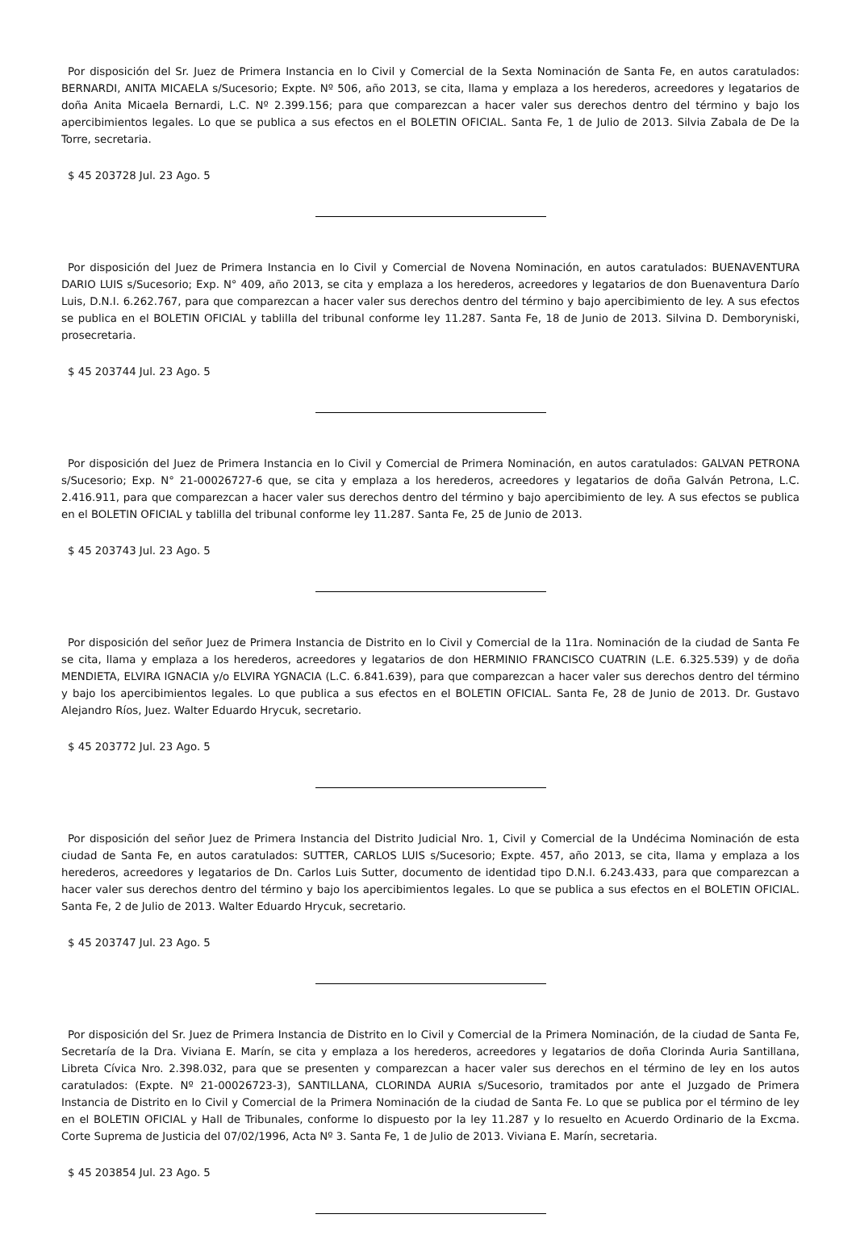Por disposición del Sr. Juez de Primera Instancia en lo Civil y Comercial de la Sexta Nominación de Santa Fe, en autos caratulados: BERNARDI, ANITA MICAELA s/Sucesorio; Expte. Nº 506, año 2013, se cita, llama y emplaza a los herederos, acreedores y legatarios de doña Anita Micaela Bernardi, L.C. Nº 2.399.156; para que comparezcan a hacer valer sus derechos dentro del término y bajo los apercibimientos legales. Lo que se publica a sus efectos en el BOLETIN OFICIAL. Santa Fe, 1 de Julio de 2013. Silvia Zabala de De la Torre, secretaria.
$ 45 203728 Jul. 23 Ago. 5
Por disposición del Juez de Primera Instancia en lo Civil y Comercial de Novena Nominación, en autos caratulados: BUENAVENTURA DARIO LUIS s/Sucesorio; Exp. N° 409, año 2013, se cita y emplaza a los herederos, acreedores y legatarios de don Buenaventura Darío Luis, D.N.I. 6.262.767, para que comparezcan a hacer valer sus derechos dentro del término y bajo apercibimiento de ley. A sus efectos se publica en el BOLETIN OFICIAL y tablilla del tribunal conforme ley 11.287. Santa Fe, 18 de Junio de 2013. Silvina D. Demboryniski, prosecretaria.
$ 45 203744 Jul. 23 Ago. 5
Por disposición del Juez de Primera Instancia en lo Civil y Comercial de Primera Nominación, en autos caratulados: GALVAN PETRONA s/Sucesorio; Exp. N° 21-00026727-6 que, se cita y emplaza a los herederos, acreedores y legatarios de doña Galván Petrona, L.C. 2.416.911, para que comparezcan a hacer valer sus derechos dentro del término y bajo apercibimiento de ley. A sus efectos se publica en el BOLETIN OFICIAL y tablilla del tribunal conforme ley 11.287. Santa Fe, 25 de Junio de 2013.
$ 45 203743 Jul. 23 Ago. 5
Por disposición del señor Juez de Primera Instancia de Distrito en lo Civil y Comercial de la 11ra. Nominación de la ciudad de Santa Fe se cita, llama y emplaza a los herederos, acreedores y legatarios de don HERMINIO FRANCISCO CUATRIN (L.E. 6.325.539) y de doña MENDIETA, ELVIRA IGNACIA y/o ELVIRA YGNACIA (L.C. 6.841.639), para que comparezcan a hacer valer sus derechos dentro del término y bajo los apercibimientos legales. Lo que publica a sus efectos en el BOLETIN OFICIAL. Santa Fe, 28 de Junio de 2013. Dr. Gustavo Alejandro Ríos, Juez. Walter Eduardo Hrycuk, secretario.
$ 45 203772 Jul. 23 Ago. 5
Por disposición del señor Juez de Primera Instancia del Distrito Judicial Nro. 1, Civil y Comercial de la Undécima Nominación de esta ciudad de Santa Fe, en autos caratulados: SUTTER, CARLOS LUIS s/Sucesorio; Expte. 457, año 2013, se cita, llama y emplaza a los herederos, acreedores y legatarios de Dn. Carlos Luis Sutter, documento de identidad tipo D.N.I. 6.243.433, para que comparezcan a hacer valer sus derechos dentro del término y bajo los apercibimientos legales. Lo que se publica a sus efectos en el BOLETIN OFICIAL. Santa Fe, 2 de Julio de 2013. Walter Eduardo Hrycuk, secretario.
$ 45 203747 Jul. 23 Ago. 5
Por disposición del Sr. Juez de Primera Instancia de Distrito en lo Civil y Comercial de la Primera Nominación, de la ciudad de Santa Fe, Secretaría de la Dra. Viviana E. Marín, se cita y emplaza a los herederos, acreedores y legatarios de doña Clorinda Auria Santillana, Libreta Cívica Nro. 2.398.032, para que se presenten y comparezcan a hacer valer sus derechos en el término de ley en los autos caratulados: (Expte. Nº 21-00026723-3), SANTILLANA, CLORINDA AURIA s/Sucesorio, tramitados por ante el Juzgado de Primera Instancia de Distrito en lo Civil y Comercial de la Primera Nominación de la ciudad de Santa Fe. Lo que se publica por el término de ley en el BOLETIN OFICIAL y Hall de Tribunales, conforme lo dispuesto por la ley 11.287 y lo resuelto en Acuerdo Ordinario de la Excma. Corte Suprema de Justicia del 07/02/1996, Acta Nº 3. Santa Fe, 1 de Julio de 2013. Viviana E. Marín, secretaria.
$ 45 203854 Jul. 23 Ago. 5